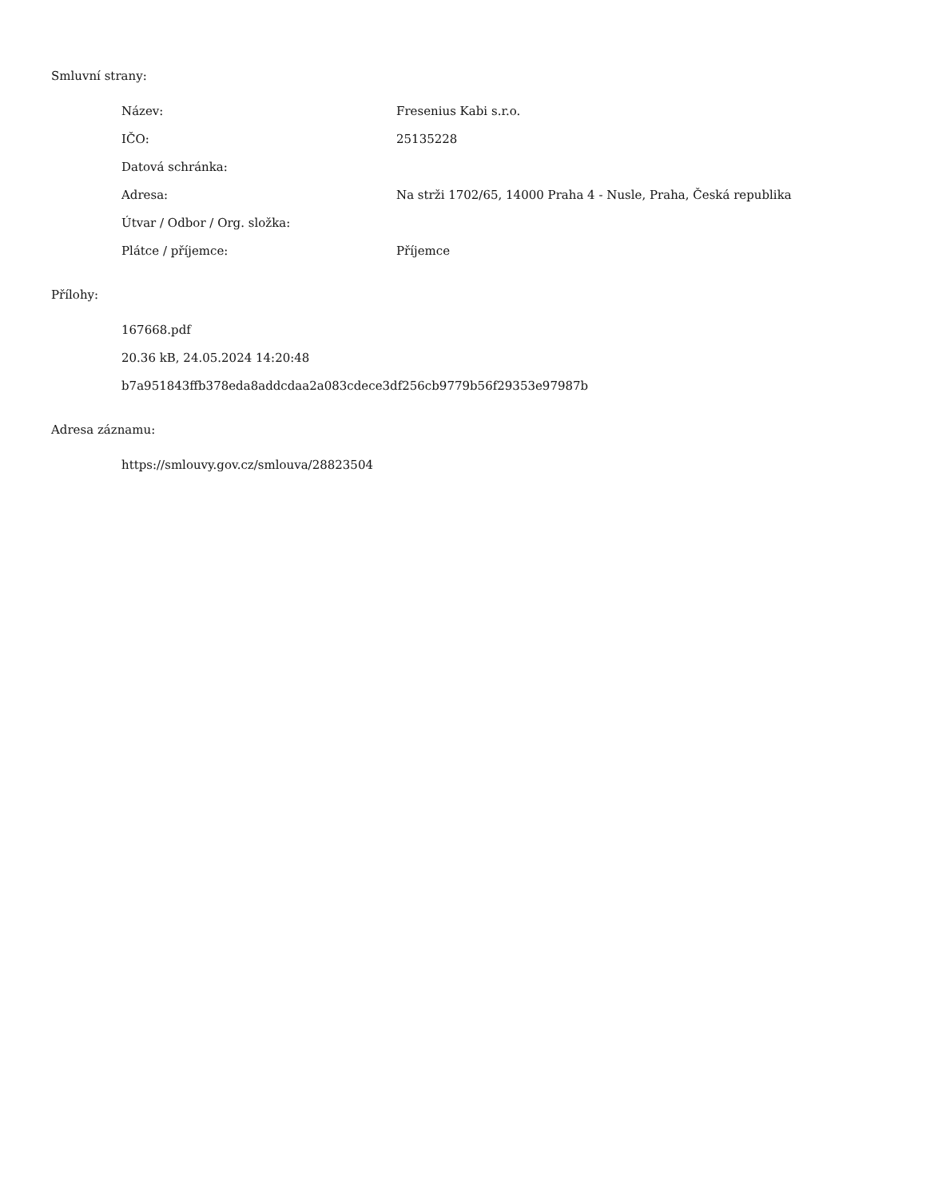Smluvní strany:
| Název: | Fresenius Kabi s.r.o. |
| IČO: | 25135228 |
| Datová schránka: | |
| Adresa: | Na strži 1702/65, 14000 Praha 4 - Nusle, Praha, Česká republika |
| Útvar / Odbor / Org. složka: | |
| Plátce / příjemce: | Příjemce |
Přílohy:
167668.pdf
20.36 kB, 24.05.2024 14:20:48
b7a951843ffb378eda8addcdaa2a083cdece3df256cb9779b56f29353e97987b
Adresa záznamu:
https://smlouvy.gov.cz/smlouva/28823504